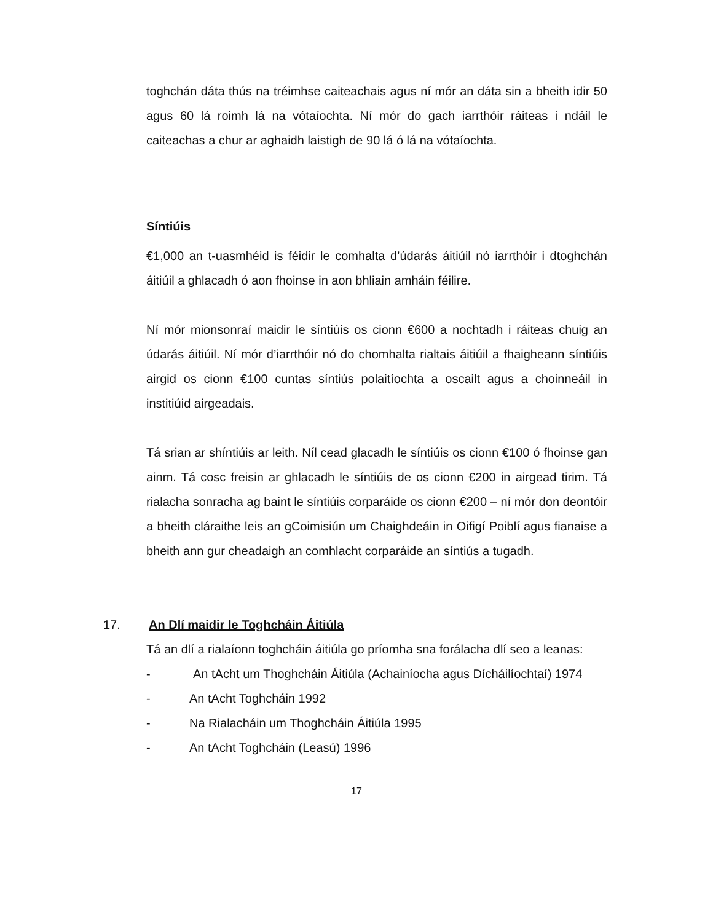toghchán dáta thús na tréimhse caiteachais agus ní mór an dáta sin a bheith idir 50 agus 60 lá roimh lá na vótaíochta. Ní mór do gach iarrthóir ráiteas i ndáil le caiteachas a chur ar aghaidh laistigh de 90 lá ó lá na vótaíochta.
Síntiúis
€1,000 an t-uasmhéid is féidir le comhalta d’údarás áitiúil nó iarrthóir i dtoghchán áitiúil a ghlacadh ó aon fhoinse in aon bhliain amháin féilire.
Ní mór mionsonraí maidir le síntiúis os cionn €600 a nochtadh i ráiteas chuig an údarás áitiúil. Ní mór d’iarrthóir nó do chomhalta rialtais áitiúil a fhaigheann síntiúis airgid os cionn €100 cuntas síntiús polaitíochta a oscailt agus a choinneáil in institiúid airgeadais.
Tá srian ar shíntiúis ar leith. Níl cead glacadh le síntiúis os cionn €100 ó fhoinse gan ainm. Tá cosc freisin ar ghlacadh le síntiúis de os cionn €200 in airgead tirim. Tá rialacha sonracha ag baint le síntiúis corparáide os cionn €200 – ní mór don deontóir a bheith cláraithe leis an gCoimisiún um Chaighdeáin in Oifigí Poiblí agus fianaise a bheith ann gur cheadaigh an comhlacht corparáide an síntiús a tugadh.
17. An Dlí maidir le Toghcháin Áitiúla
Tá an dlí a rialaíonn toghcháin áitiúla go príomha sna forálacha dlí seo a leanas:
-
An tAcht um Thoghcháin Áitiúla (Achainíocha agus Dícháilíochtaí) 1974
- An tAcht Toghcháin 1992
- Na Rialacháin um Thoghcháin Áitiúla 1995
- An tAcht Toghcháin (Leasú) 1996
17